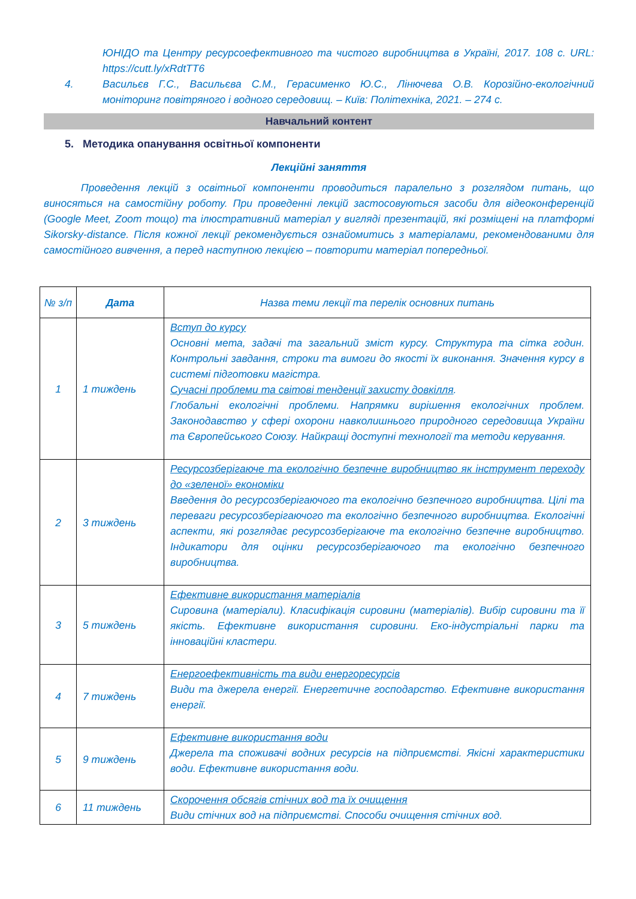ЮНІДО та Центру ресурсоефективного та чистого виробництва в Україні, 2017. 108 с. URL: https://cutt.ly/xRdtTT6
4. Васильєв Г.С., Васильєва С.М., Герасименко Ю.С., Лінючева О.В. Корозійно-екологічний моніторинг повітряного і водного середовищ. – Київ: Політехніка, 2021. – 274 с.
Навчальний контент
5. Методика опанування освітньої компоненти
Лекційні заняття
Проведення лекцій з освітньої компоненти проводиться паралельно з розглядом питань, що виносяться на самостійну роботу. При проведенні лекцій застосовуються засоби для відеоконференцій (Google Meet, Zoom тощо) та ілюстративний матеріал у вигляді презентацій, які розміщені на платформі Sikorsky-distance. Після кожної лекції рекомендується ознайомитись з матеріалами, рекомендованими для самостійного вивчення, а перед наступною лекцією – повторити матеріал попередньої.
| № з/п | Дата | Назва теми лекції та перелік основних питань |
| --- | --- | --- |
| 1 | 1 тиждень | Вступ до курсу Основні мета, задачі та загальний зміст курсу. Структура та сітка годин. Контрольні завдання, строки та вимоги до якості їх виконання. Значення курсу в системі підготовки магістра. Сучасні проблеми та світові тенденції захисту довкілля . Глобальні екологічні проблеми. Напрямки вирішення екологічних проблем. Законодавство у сфері охорони навколишнього природного середовища України та Європейського Союзу. Найкращі доступні технології та методи керування. |
| 2 | 3 тиждень | Ресурсозберігаюче та екологічно безпечне виробництво як інструмент переходу до «зеленої» економіки Введення до ресурсозберігаючого та екологічно безпечного виробництва. Цілі та переваги ресурсозберігаючого та екологічно безпечного виробництва. Екологічні аспекти, які розглядає ресурсозберігаюче та екологічно безпечне виробництво. Індикатори для оцінки ресурсозберігаючого та екологічно безпечного виробництва. |
| 3 | 5 тиждень | Ефективне використання матеріалів Сировина (матеріали). Класифікація сировини (матеріалів). Вибір сировини та її якість. Ефективне використання сировини. Еко-індустріальні парки та інноваційні кластери. |
| 4 | 7 тиждень | Енергоефективність та види енергоресурсів Види та джерела енергії. Енергетичне господарство. Ефективне використання енергії. |
| 5 | 9 тиждень | Ефективне використання води Джерела та споживачі водних ресурсів на підприємстві. Якісні характеристики води. Ефективне використання води. |
| 6 | 11 тиждень | Скорочення обсягів стічних вод та їх очищення Види стічних вод на підприємстві. Способи очищення стічних вод. |